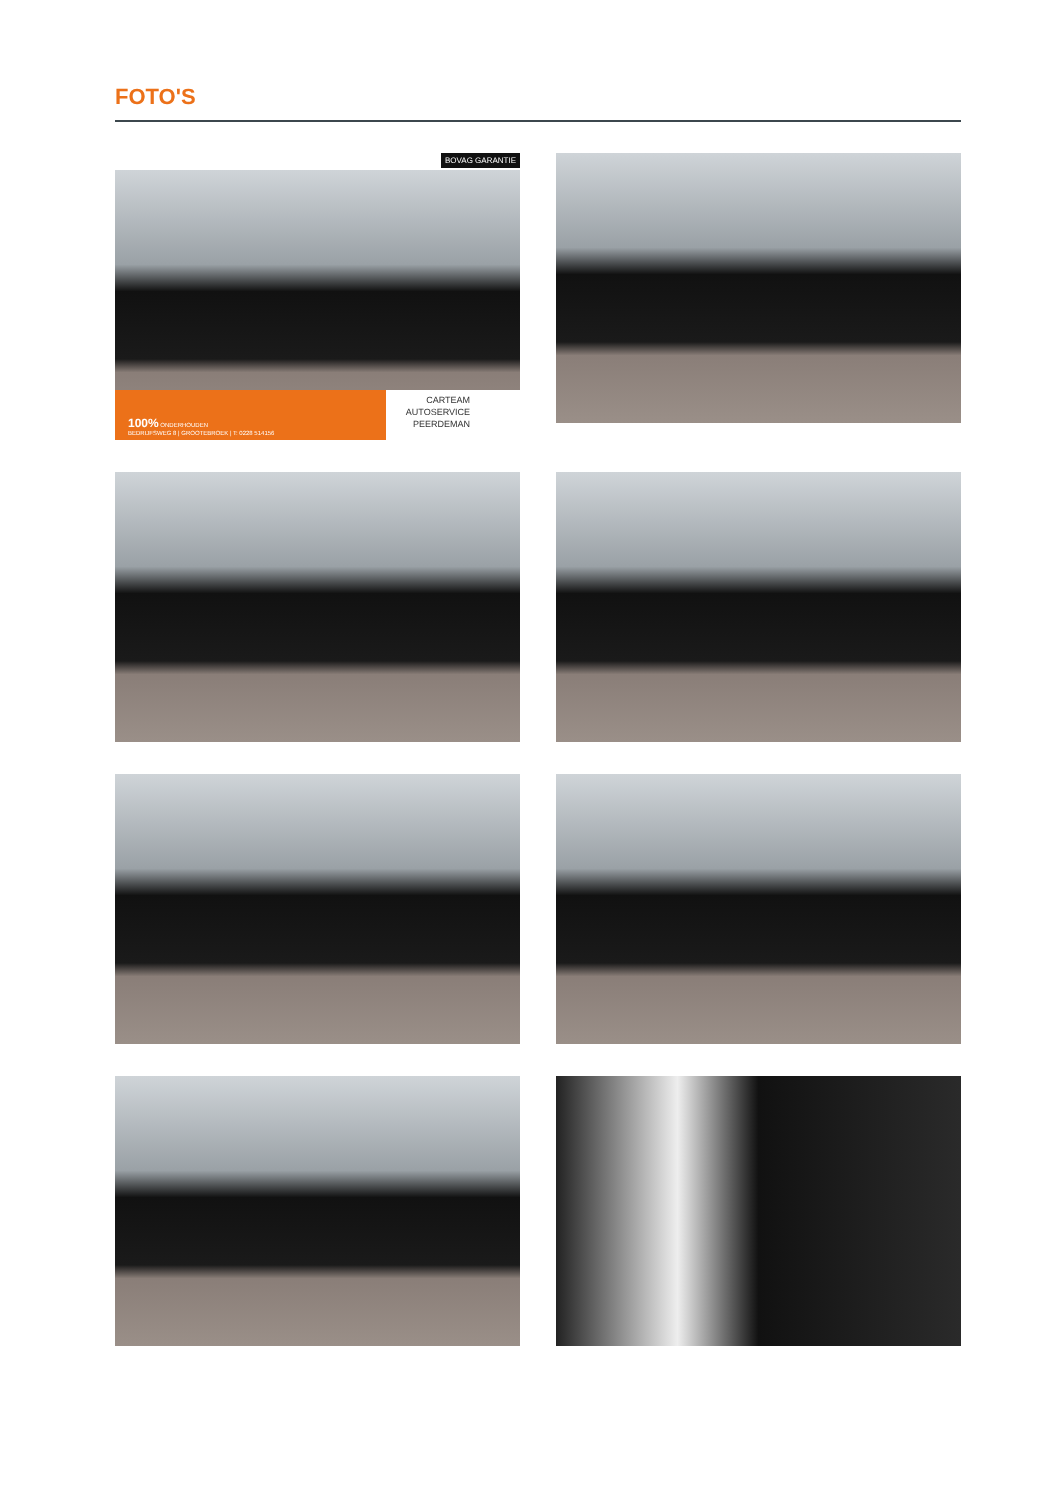FOTO'S
BOVAG GARANTIE
100% ONDERHOUDEN
BEDRIJFSWEG 8 | GROOTEBROEK | T: 0228 514156
CARTEAM
AUTOSERVICE
PEERDEMAN